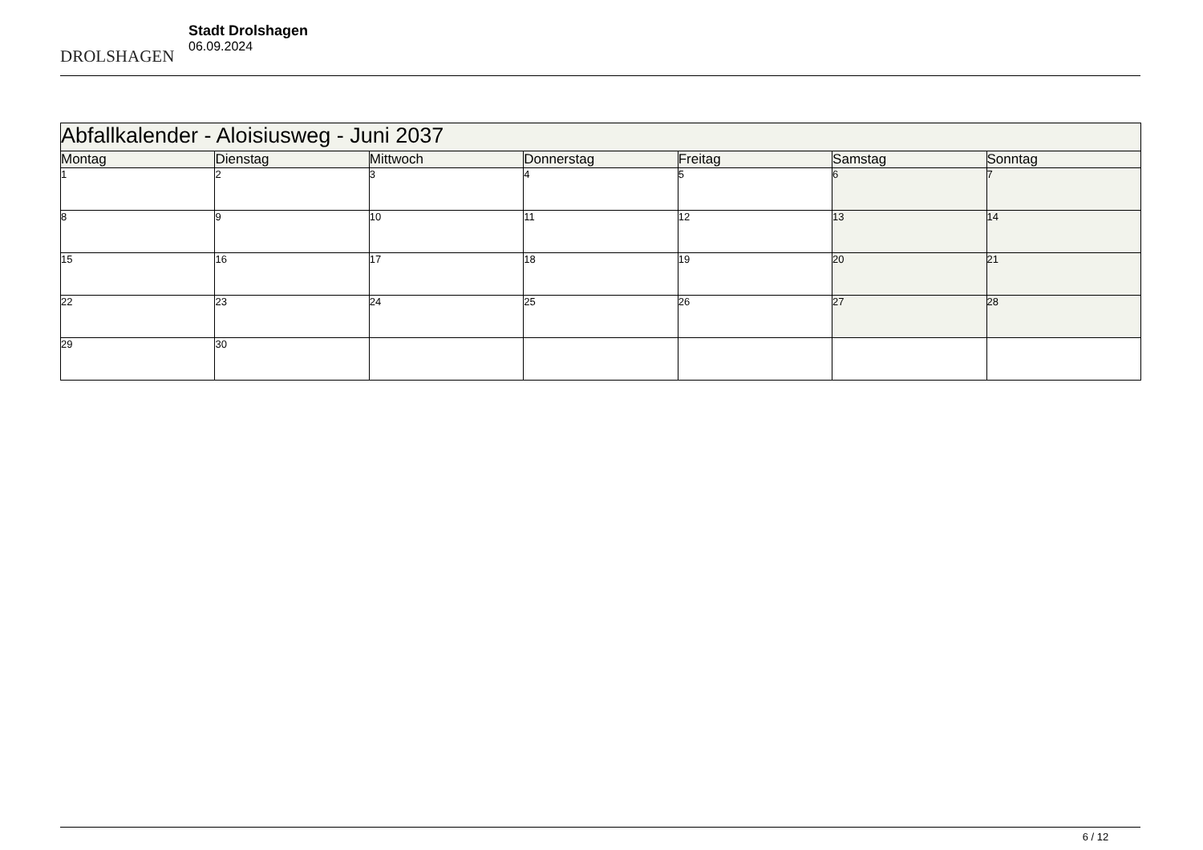DROLSHAGEN
Stadt Drolshagen
06.09.2024
| Abfallkalender - Aloisiusweg - Juni 2037 | | | | | | |
| --- | --- | --- | --- | --- | --- | --- |
| Montag | Dienstag | Mittwoch | Donnerstag | Freitag | Samstag | Sonntag |
| 1 | 2 | 3 | 4 | 5 | 6 | 7 |
| 8 | 9 | 10 | 11 | 12 | 13 | 14 |
| 15 | 16 | 17 | 18 | 19 | 20 | 21 |
| 22 | 23 | 24 | 25 | 26 | 27 | 28 |
| 29 | 30 | | | | | |
6 / 12